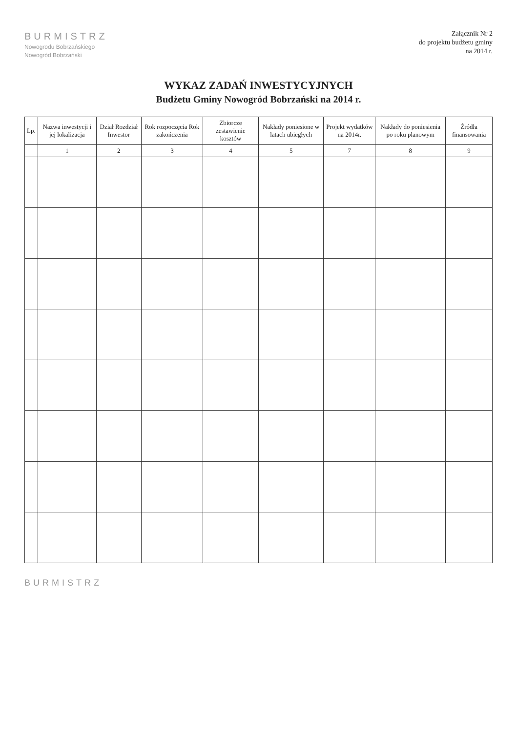BURMISTRZ
Nowogrodu Bobrzańskiego
Nowogród Bobrzański
Załącznik Nr 2
do projektu budżetu gminy
na 2014 r.
WYKAZ ZADAŃ INWESTYCYJNYCH
Budżetu Gminy Nowogród Bobrzański na 2014 r.
| Lp. | Nazwa inwestycji i jej lokalizacja | Dział Rozdział Inwestor | Rok rozpoczęcia Rok zakończenia | Zbiorcze zestawienie kosztów | Nakłady poniesione w latach ubiegłych | Projekt wydatków na 2014r. | Nakłady do poniesienia po roku planowym | Źródła finansowania |
| --- | --- | --- | --- | --- | --- | --- | --- | --- |
| | 1 | 2 | 3 | 4 | 5 | 7 | 8 | 9 |
BURMISTRZ